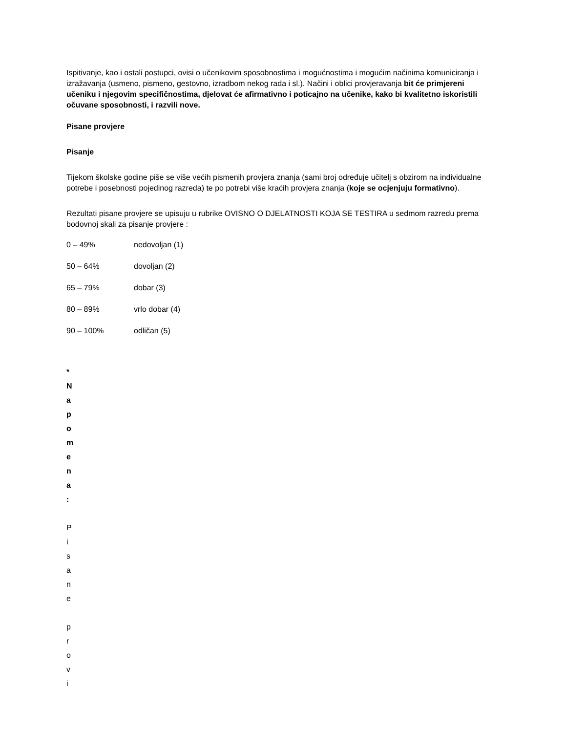Ispitivanje, kao i ostali postupci, ovisi o učenikovim sposobnostima i mogućnostima i mogućim načinima komuniciranja i izražavanja (usmeno, pismeno, gestovno, izradbom nekog rada i sl.). Načini i oblici provjeravanja bit će primjereni učeniku i njegovim specifičnostima, djelovat će afirmativno i poticajno na učenike, kako bi kvalitetno iskoristili očuvane sposobnosti, i razvili nove.
Pisane provjere
Pisanje
Tijekom školske godine piše se više većih pismenih provjera znanja (sami broj određuje učitelj s obzirom na individualne potrebe i posebnosti pojedinog razreda) te po potrebi više kraćih provjera znanja (koje se ocjenjuju formativno).
Rezultati pisane provjere se upisuju u rubrike OVISNO O DJELATNOSTI KOJA SE TESTIRA u sedmom razredu prema bodovnoj skali za pisanje provjere :
0 – 49% nedovoljan (1)
50 – 64% dovoljan (2)
65 – 79% dobar (3)
80 – 89% vrlo dobar (4)
90 – 100% odličan (5)
*
N
a
p
o
m
e
n
a
:
P
i
s
a
n
e
p
r
o
v
i